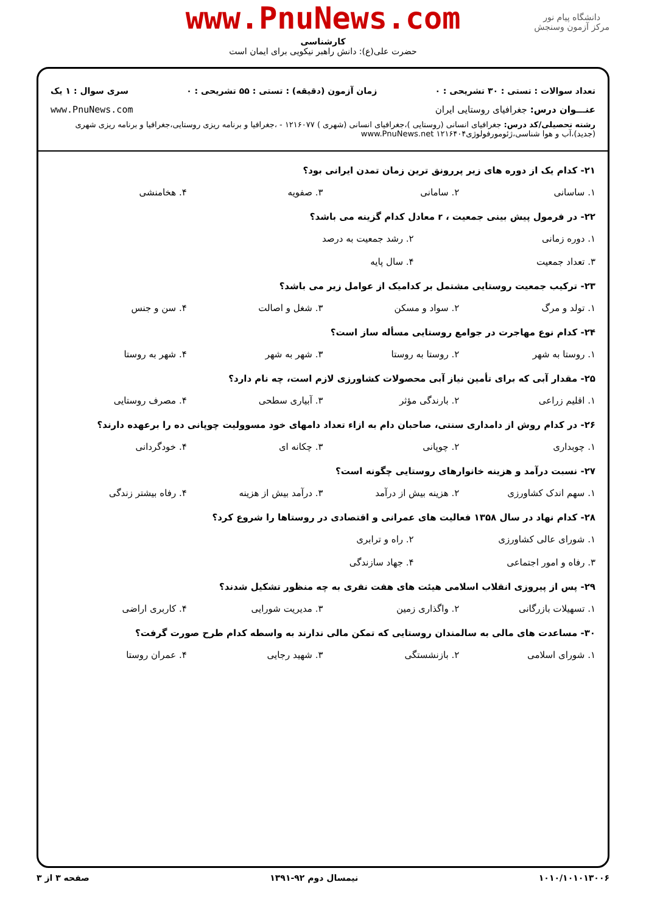www.PnuNews.com
کارشناسی
حضرت علی(ع): دانش راهبر نیکویی برای ایمان است
دانشگاه پیام نور
مرکز آزمون وسنجش
تعداد سوالات : تستی : ۳۰ تشریحی : ۰ زمان آزمون (دقیقه) : تستی : ۵۵ تشریحی : ۰ سری سوال : ۱ یک
عنـــوان درس: جغرافیای روستایی ایران www.PnuNews.com
رشته تحصیلی/کد درس: جغرافیای انسانی (روستایی )،جغرافیای انسانی (شهری ) ۱۲۱۶۰۷۷ - ،جغرافیا و برنامه ریزی روستایی،جغرافیا و برنامه ریزی شهری (جدید)،آب و هوا شناسی،ژئومورفولوژی۱۲۱۶۴۰۴ www.PnuNews.net
۲۱- کدام یک از دوره های زیر پررونق ترین زمان تمدن ایرانی بود؟
۱. ساسانی ۲. سامانی ۳. صفویه ۴. هخامنشی
۲۲- در فرمول پیش بینی جمعیت ، r معادل کدام گزینه می باشد؟
۱. دوره زمانی ۲. رشد جمعیت به درصد ۳. تعداد جمعیت ۴. سال پایه
۲۳- ترکیب جمعیت روستایی مشتمل بر کدامیک از عوامل زیر می باشد؟
۱. تولد و مرگ ۲. سواد و مسکن ۳. شغل و اصالت ۴. سن و جنس
۲۴- کدام نوع مهاجرت در جوامع روستایی مسأله ساز است؟
۱. روستا به شهر ۲. روستا به روستا ۳. شهر به شهر ۴. شهر به روستا
۲۵- مقدار آبی که برای تأمین نیاز آبی محصولات کشاورزی لازم است، چه نام دارد؟
۱. اقلیم زراعی ۲. بارندگی مؤثر ۳. آبیاری سطحی ۴. مصرف روستایی
۲۶- در کدام روش از دامداری سنتی، صاحبان دام به ازاء تعداد دامهای خود مسوولیت چوپانی ده را برعهده دارند؟
۱. چوبداری ۲. چوپانی ۳. چکانه ای ۴. خودگردانی
۲۷- نسبت درآمد و هزینه خانوارهای روستایی چگونه است؟
۱. سهم اندک کشاورزی ۲. هزینه بیش از درآمد ۳. درآمد بیش از هزینه ۴. رفاه بیشتر زندگی
۲۸- کدام نهاد در سال ۱۳۵۸ فعالیت های عمرانی و اقتصادی در روستاها را شروع کرد؟
۱. شورای عالی کشاورزی ۲. راه و ترابری ۳. رفاه و امور اجتماعی ۴. جهاد سازندگی
۲۹- پس از پیروزی انقلاب اسلامی هیئت های هفت نفری به چه منظور تشکیل شدند؟
۱. تسهیلات بازرگانی ۲. واگذاری زمین ۳. مدیریت شورایی ۴. کاربری اراضی
۳۰- مساعدت های مالی به سالمندان روستایی که تمکن مالی ندارند به واسطه کدام طرح صورت گرفت؟
۱. شورای اسلامی ۲. بازنشستگی ۳. شهید رجایی ۴. عمران روستا
۱۰۱۰/۱۰۱۰۱۳۰۰۶ نیمسال دوم ۹۲-۱۳۹۱ صفحه ۳ از ۳